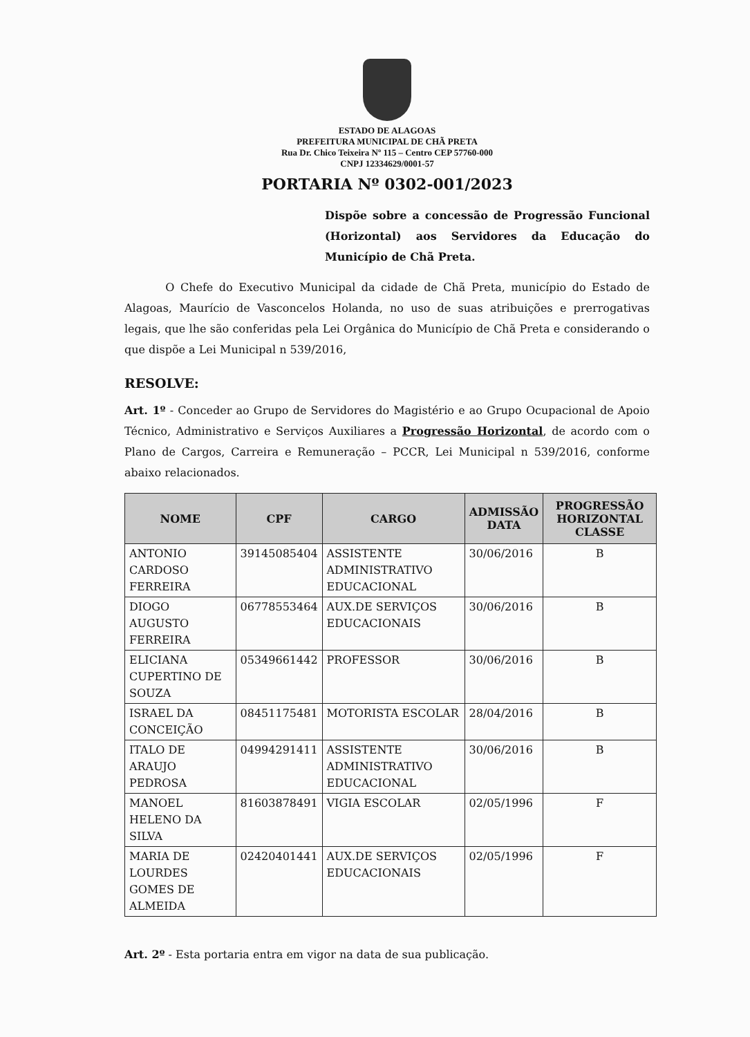ESTADO DE ALAGOAS
PREFEITURA MUNICIPAL DE CHÃ PRETA
Rua Dr. Chico Teixeira Nº 115 – Centro CEP 57760-000
CNPJ 12334629/0001-57
PORTARIA Nº 0302-001/2023
Dispõe sobre a concessão de Progressão Funcional (Horizontal) aos Servidores da Educação do Município de Chã Preta.
O Chefe do Executivo Municipal da cidade de Chã Preta, município do Estado de Alagoas, Maurício de Vasconcelos Holanda, no uso de suas atribuições e prerrogativas legais, que lhe são conferidas pela Lei Orgânica do Município de Chã Preta e considerando o que dispõe a Lei Municipal n 539/2016,
RESOLVE:
Art. 1º - Conceder ao Grupo de Servidores do Magistério e ao Grupo Ocupacional de Apoio Técnico, Administrativo e Serviços Auxiliares a Progressão Horizontal, de acordo com o Plano de Cargos, Carreira e Remuneração – PCCR, Lei Municipal n 539/2016, conforme abaixo relacionados.
| NOME | CPF | CARGO | ADMISSÃO DATA | PROGRESSÃO HORIZONTAL CLASSE |
| --- | --- | --- | --- | --- |
| ANTONIO CARDOSO FERREIRA | 39145085404 | ASSISTENTE ADMINISTRATIVO EDUCACIONAL | 30/06/2016 | B |
| DIOGO AUGUSTO FERREIRA | 06778553464 | AUX.DE SERVIÇOS EDUCACIONAIS | 30/06/2016 | B |
| ELICIANA CUPERTINO DE SOUZA | 05349661442 | PROFESSOR | 30/06/2016 | B |
| ISRAEL DA CONCEIÇÃO | 08451175481 | MOTORISTA ESCOLAR | 28/04/2016 | B |
| ITALO DE ARAUJO PEDROSA | 04994291411 | ASSISTENTE ADMINISTRATIVO EDUCACIONAL | 30/06/2016 | B |
| MANOEL HELENO DA SILVA | 81603878491 | VIGIA ESCOLAR | 02/05/1996 | F |
| MARIA DE LOURDES GOMES DE ALMEIDA | 02420401441 | AUX.DE SERVIÇOS EDUCACIONAIS | 02/05/1996 | F |
Art. 2º - Esta portaria entra em vigor na data de sua publicação.